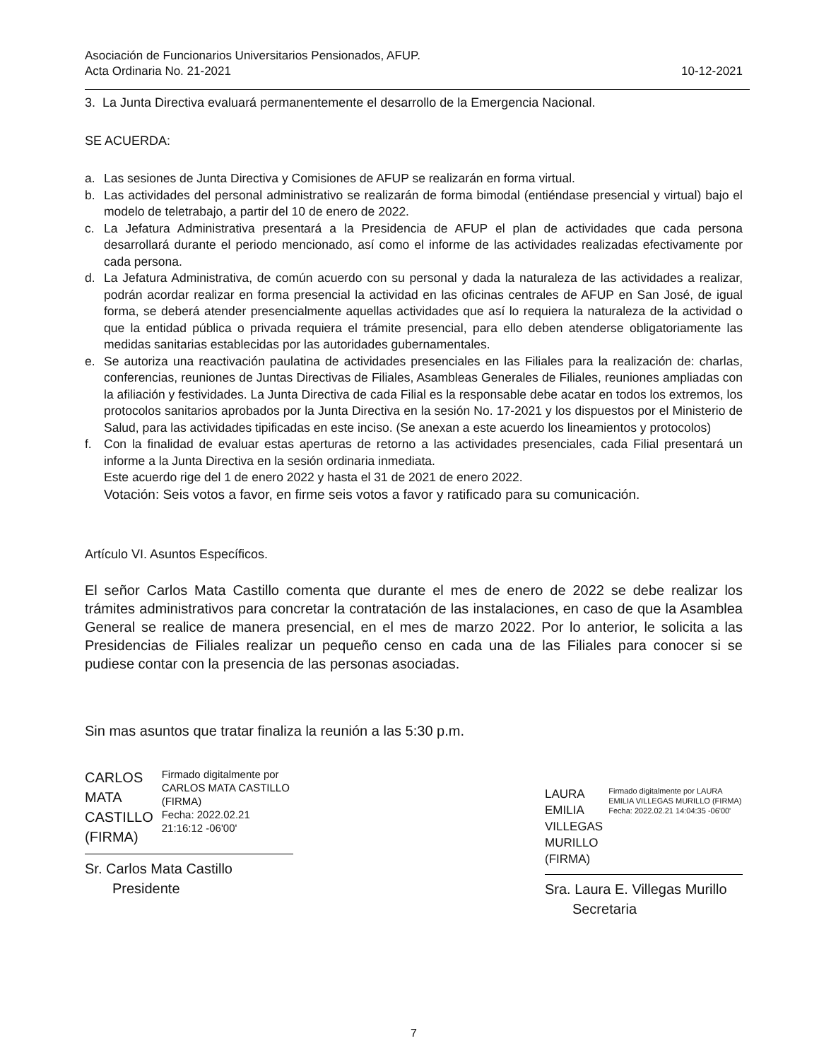Asociación de Funcionarios Universitarios Pensionados, AFUP.
Acta Ordinaria No. 21-2021 10-12-2021
3. La Junta Directiva evaluará permanentemente el desarrollo de la Emergencia Nacional.
SE ACUERDA:
a. Las sesiones de Junta Directiva y Comisiones de AFUP se realizarán en forma virtual.
b. Las actividades del personal administrativo se realizarán de forma bimodal (entiéndase presencial y virtual) bajo el modelo de teletrabajo, a partir del 10 de enero de 2022.
c. La Jefatura Administrativa presentará a la Presidencia de AFUP el plan de actividades que cada persona desarrollará durante el periodo mencionado, así como el informe de las actividades realizadas efectivamente por cada persona.
d. La Jefatura Administrativa, de común acuerdo con su personal y dada la naturaleza de las actividades a realizar, podrán acordar realizar en forma presencial la actividad en las oficinas centrales de AFUP en San José, de igual forma, se deberá atender presencialmente aquellas actividades que así lo requiera la naturaleza de la actividad o que la entidad pública o privada requiera el trámite presencial, para ello deben atenderse obligatoriamente las medidas sanitarias establecidas por las autoridades gubernamentales.
e. Se autoriza una reactivación paulatina de actividades presenciales en las Filiales para la realización de: charlas, conferencias, reuniones de Juntas Directivas de Filiales, Asambleas Generales de Filiales, reuniones ampliadas con la afiliación y festividades. La Junta Directiva de cada Filial es la responsable debe acatar en todos los extremos, los protocolos sanitarios aprobados por la Junta Directiva en la sesión No. 17-2021 y los dispuestos por el Ministerio de Salud, para las actividades tipificadas en este inciso. (Se anexan a este acuerdo los lineamientos y protocolos)
f. Con la finalidad de evaluar estas aperturas de retorno a las actividades presenciales, cada Filial presentará un informe a la Junta Directiva en la sesión ordinaria inmediata.
Este acuerdo rige del 1 de enero 2022 y hasta el 31 de 2021 de enero 2022.
Votación: Seis votos a favor, en firme seis votos a favor y ratificado para su comunicación.
Artículo VI. Asuntos Específicos.
El señor Carlos Mata Castillo comenta que durante el mes de enero de 2022 se debe realizar los trámites administrativos para concretar la contratación de las instalaciones, en caso de que la Asamblea General se realice de manera presencial, en el mes de marzo 2022. Por lo anterior, le solicita a las Presidencias de Filiales realizar un pequeño censo en cada una de las Filiales para conocer si se pudiese contar con la presencia de las personas asociadas.
Sin mas asuntos que tratar finaliza la reunión a las 5:30 p.m.
CARLOS MATA
CASTILLO
(FIRMA)
Firmado digitalmente por CARLOS MATA CASTILLO (FIRMA)
Fecha: 2022.02.21 21:16:12 -06'00'
Sr. Carlos Mata Castillo
Presidente
LAURA EMILIA
VILLEGAS
MURILLO (FIRMA)
Firmado digitalmente por LAURA EMILIA VILLEGAS MURILLO (FIRMA)
Fecha: 2022.02.21 14:04:35 -06'00'
Sra. Laura E. Villegas Murillo
Secretaria
7